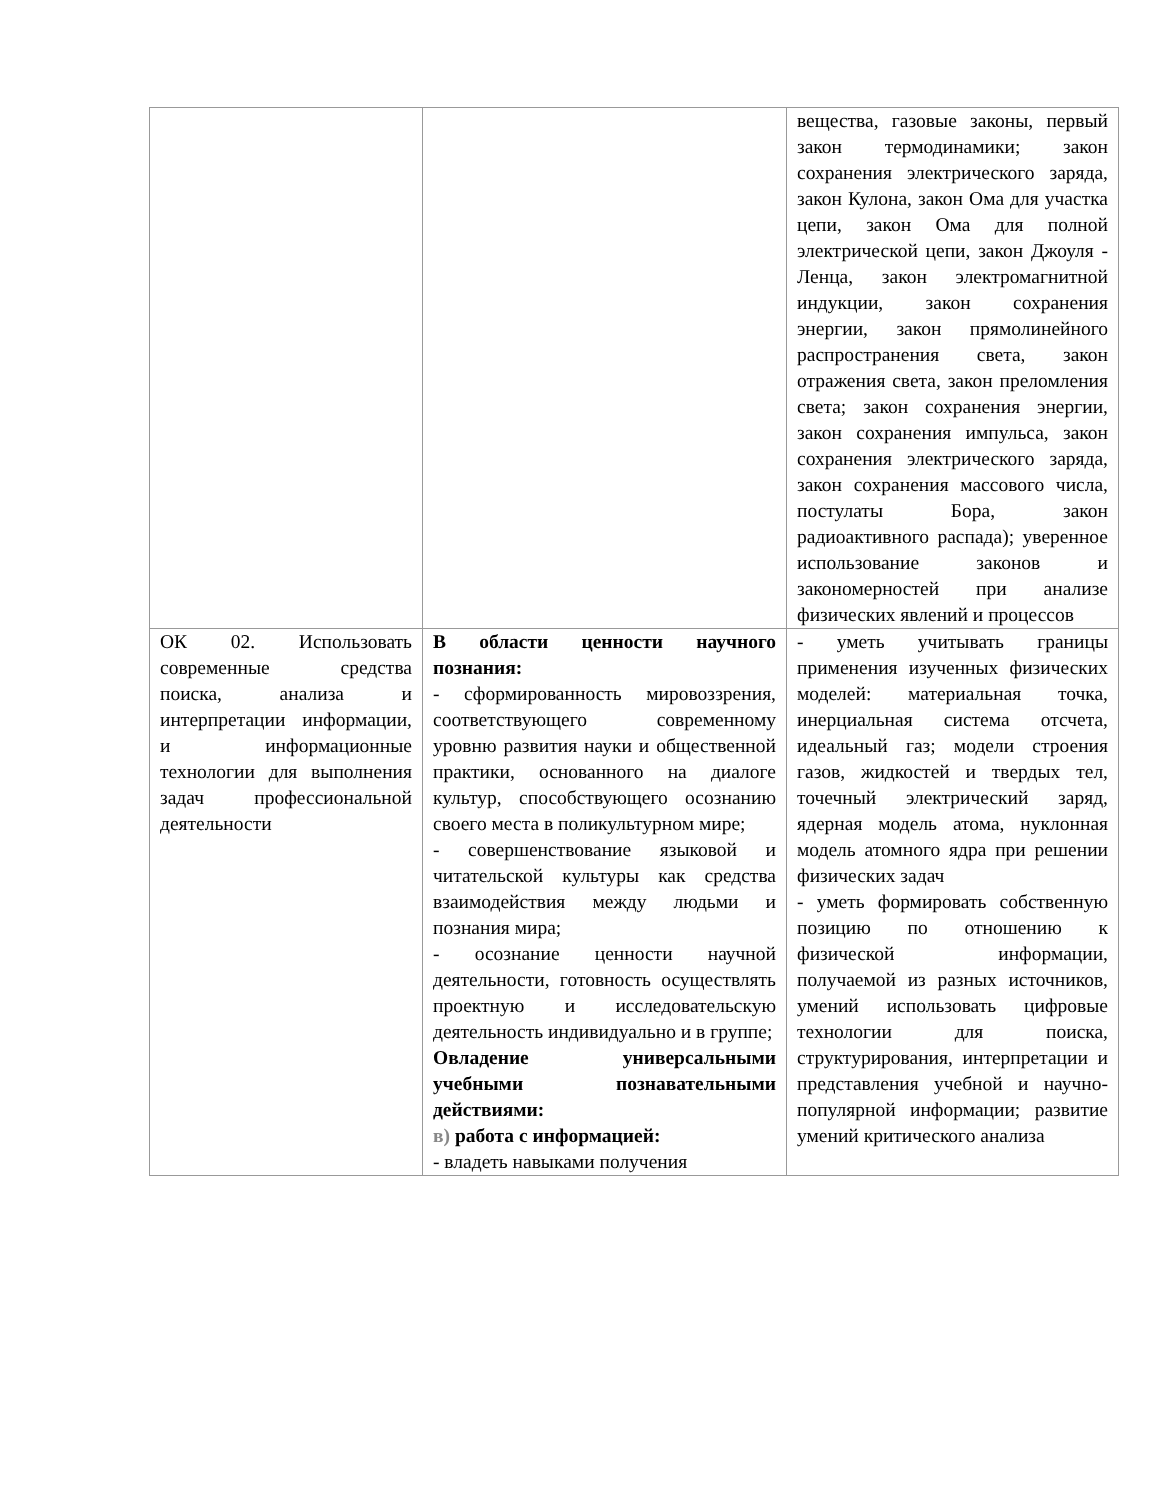| | | вещества, газовые законы, первый закон термодинамики; закон сохранения электрического заряда, закон Кулона, закон Ома для участка цепи, закон Ома для полной электрической цепи, закон Джоуля - Ленца, закон электромагнитной индукции, закон сохранения энергии, закон прямолинейного распространения света, закон отражения света, закон преломления света; закон сохранения энергии, закон сохранения импульса, закон сохранения электрического заряда, закон сохранения массового числа, постулаты Бора, закон радиоактивного распада); уверенное использование законов и закономерностей при анализе физических явлений и процессов |
| ОК 02. Использовать современные средства поиска, анализа и интерпретации информации, и информационные технологии для выполнения задач профессиональной деятельности | В области ценности научного познания: - сформированность мировоззрения, соответствующего современному уровню развития науки и общественной практики, основанного на диалоге культур, способствующего осознанию своего места в поликультурном мире; - совершенствование языковой и читательской культуры как средства взаимодействия между людьми и познания мира; - осознание ценности научной деятельности, готовность осуществлять проектную и исследовательскую деятельность индивидуально и в группе; Овладение универсальными учебными познавательными действиями: в) работа с информацией: - владеть навыками получения | - уметь учитывать границы применения изученных физических моделей: материальная точка, инерциальная система отсчета, идеальный газ; модели строения газов, жидкостей и твердых тел, точечный электрический заряд, ядерная модель атома, нуклонная модель атомного ядра при решении физических задач - уметь формировать собственную позицию по отношению к физической информации, получаемой из разных источников, умений использовать цифровые технологии для поиска, структурирования, интерпретации и представления учебной и научно-популярной информации; развитие умений критического анализа |